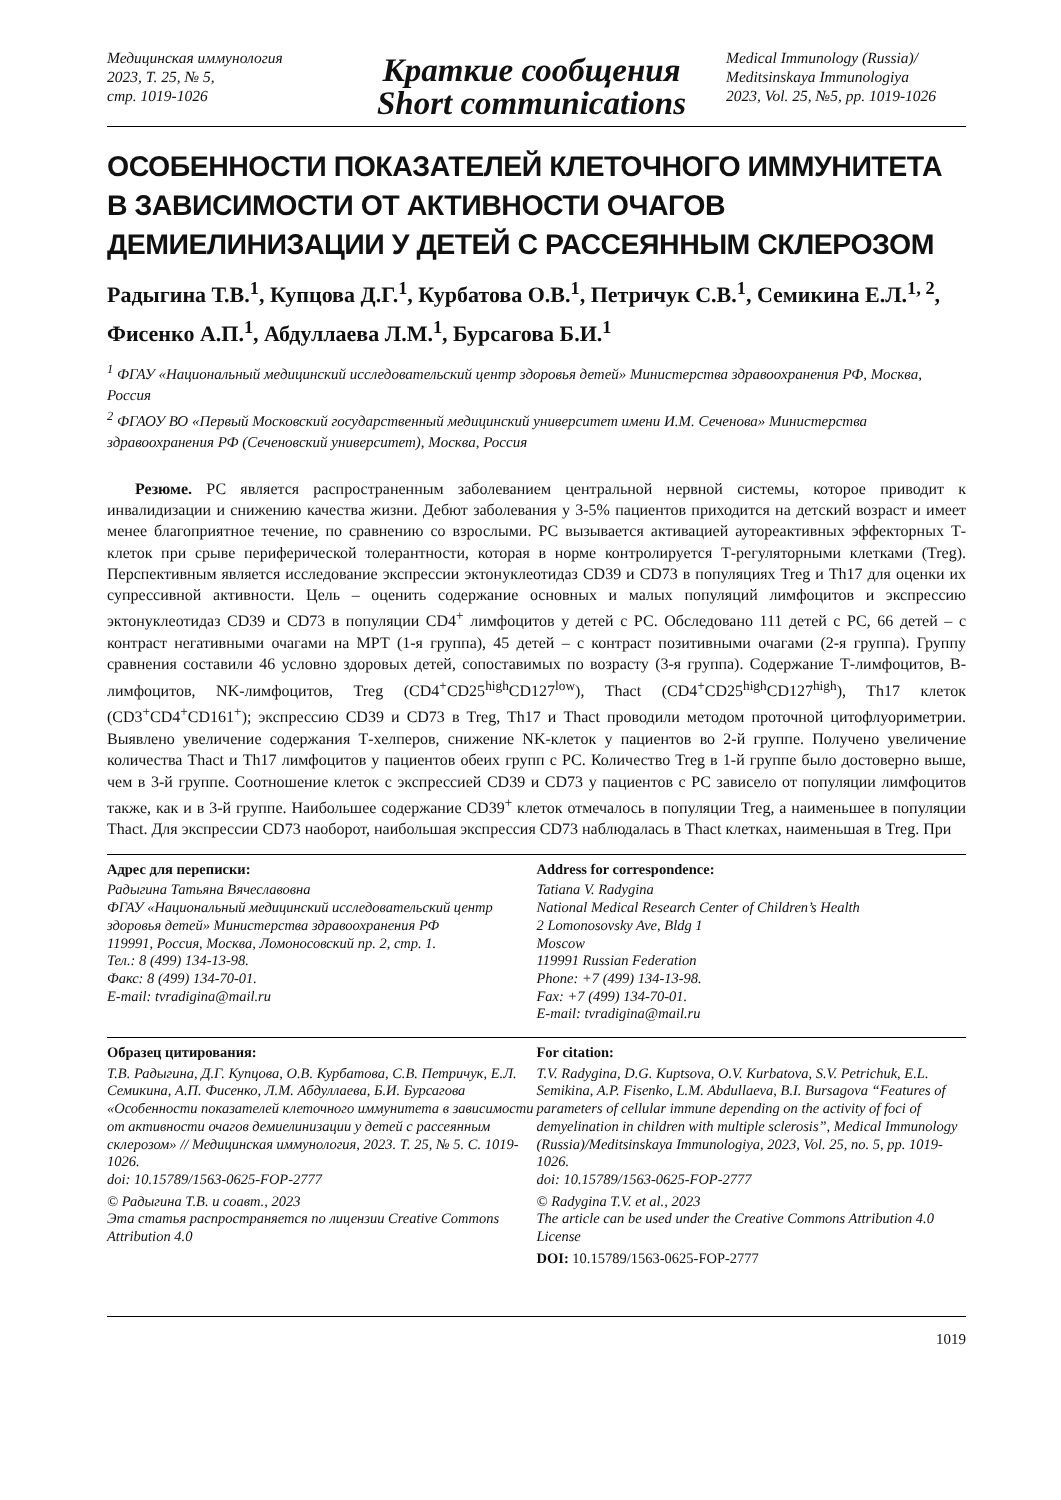Медицинская иммунология
2023, Т. 25, № 5,
стр. 1019-1026
Краткие сообщения
Short communications
Medical Immunology (Russia)/
Meditsinskaya Immunologiya
2023, Vol. 25, №5, pp. 1019-1026
ОСОБЕННОСТИ ПОКАЗАТЕЛЕЙ КЛЕТОЧНОГО ИММУНИТЕТА В ЗАВИСИМОСТИ ОТ АКТИВНОСТИ ОЧАГОВ ДЕМИЕЛИНИЗАЦИИ У ДЕТЕЙ С РАССЕЯННЫМ СКЛЕРОЗОМ
Радыгина Т.В.<sup>1</sup>, Купцова Д.Г.<sup>1</sup>, Курбатова О.В.<sup>1</sup>, Петричук С.В.<sup>1</sup>, Семикина Е.Л.<sup>1, 2</sup>, Фисенко А.П.<sup>1</sup>, Абдуллаева Л.М.<sup>1</sup>, Бурсагова Б.И.<sup>1</sup>
<sup>1</sup> ФГАУ «Национальный медицинский исследовательский центр здоровья детей» Министерства здравоохранения РФ, Москва, Россия
<sup>2</sup> ФГАОУ ВО «Первый Московский государственный медицинский университет имени И.М. Сеченова» Министерства здравоохранения РФ (Сеченовский университет), Москва, Россия
Резюме. РС является распространенным заболеванием центральной нервной системы, которое приводит к инвалидизации и снижению качества жизни. Дебют заболевания у 3-5% пациентов приходится на детский возраст и имеет менее благоприятное течение, по сравнению со взрослыми. РС вызывается активацией аутореактивных эффекторных Т-клеток при срыве периферической толерантности, которая в норме контролируется Т-регуляторными клетками (Treg). Перспективным является исследование экспрессии эктонуклеотидаз CD39 и CD73 в популяциях Treg и Th17 для оценки их супрессивной активности. Цель – оценить содержание основных и малых популяций лимфоцитов и экспрессию эктонуклеотидаз CD39 и CD73 в популяции CD4<sup>+</sup> лимфоцитов у детей с РС. Обследовано 111 детей с РС, 66 детей – с контраст негативными очагами на МРТ (1-я группа), 45 детей – с контраст позитивными очагами (2-я группа). Группу сравнения составили 46 условно здоровых детей, сопоставимых по возрасту (3-я группа). Содержание Т-лимфоцитов, В-лимфоцитов, NK-лимфоцитов, Treg (CD4<sup>+</sup>CD25<sup>high</sup>CD127<sup>low</sup>), Thact (CD4<sup>+</sup>CD25<sup>high</sup>CD127<sup>high</sup>), Th17 клеток (CD3<sup>+</sup>CD4<sup>+</sup>CD161<sup>+</sup>); экспрессию CD39 и CD73 в Treg, Th17 и Thact проводили методом проточной цитофлуориметрии. Выявлено увеличение содержания Т-хелперов, снижение NK-клеток у пациентов во 2-й группе. Получено увеличение количества Thact и Th17 лимфоцитов у пациентов обеих групп с РС. Количество Treg в 1-й группе было достоверно выше, чем в 3-й группе. Соотношение клеток с экспрессией CD39 и CD73 у пациентов с РС зависело от популяции лимфоцитов также, как и в 3-й группе. Наибольшее содержание CD39<sup>+</sup> клеток отмечалось в популяции Treg, а наименьшее в популяции Thact. Для экспрессии CD73 наоборот, наибольшая экспрессия CD73 наблюдалась в Thact клетках, наименьшая в Treg. При
Адрес для переписки:
Радыгина Татьяна Вячеславовна
ФГАУ «Национальный медицинский исследовательский центр здоровья детей» Министерства здравоохранения РФ
119991, Россия, Москва, Ломоносовский пр. 2, стр. 1.
Тел.: 8 (499) 134-13-98.
Факс: 8 (499) 134-70-01.
E-mail: tvradigina@mail.ru
Address for correspondence:
Tatiana V. Radygina
National Medical Research Center of Children’s Health
2 Lomonosovsky Ave, Bldg 1
Moscow
119991 Russian Federation
Phone: +7 (499) 134-13-98.
Fax: +7 (499) 134-70-01.
E-mail: tvradigina@mail.ru
Образец цитирования:
Т.В. Радыгина, Д.Г. Купцова, О.В. Курбатова, С.В. Петричук, Е.Л. Семикина, А.П. Фисенко, Л.М. Абдуллаева, Б.И. Бурсагова «Особенности показателей клеточного иммунитета в зависимости от активности очагов демиелинизации у детей с рассеянным склерозом» // Медицинская иммунология, 2023. Т. 25, № 5. С. 1019-1026.
doi: 10.15789/1563-0625-FOP-2777
© Радыгина Т.В. и соавт., 2023
Эта статья распространяется по лицензии Creative Commons Attribution 4.0
For citation:
T.V. Radygina, D.G. Kuptsova, O.V. Kurbatova, S.V. Petrichuk, E.L. Semikina, A.P. Fisenko, L.M. Abdullaeva, B.I. Bursagova “Features of parameters of cellular immune depending on the activity of foci of demyelination in children with multiple sclerosis”, Medical Immunology (Russia)/Meditsinskaya Immunologiya, 2023, Vol. 25, no. 5, pp. 1019-1026.
doi: 10.15789/1563-0625-FOP-2777
© Radygina T.V. et al., 2023
The article can be used under the Creative Commons Attribution 4.0 License
DOI: 10.15789/1563-0625-FOP-2777
1019